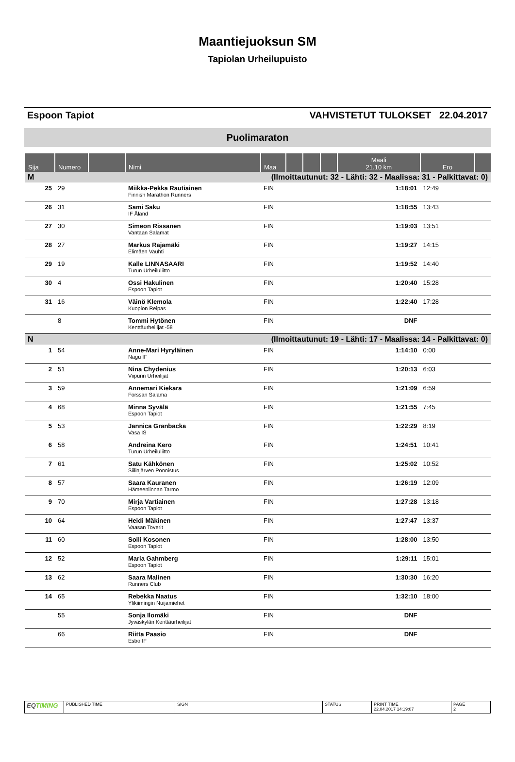Maantiejuoksun SM
Tapiolan Urheilupuisto
Espoon Tapiot VAHVISTETUT TULOKSET 22.04.2017
Puolimaraton
| Sija | Numero | | Nimi | Maa | | | | Maali 21.10 km | Ero | |
| --- | --- | --- | --- | --- | --- | --- | --- | --- | --- | --- |
| M | (Ilmoittautunut: 32 - Lähti: 32 - Maalissa: 31 - Palkittavat: 0) | | | | | | | | | |
| 25 | 29 | | Miikka-Pekka Rautiainen Finnish Marathon Runners | FIN | | | | 1:18:01 | 12:49 | |
| 26 | 31 | | Sami Saku IF Åland | FIN | | | | 1:18:55 | 13:43 | |
| 27 | 30 | | Simeon Rissanen Vantaan Salamat | FIN | | | | 1:19:03 | 13:51 | |
| 28 | 27 | | Markus Rajamäki Elimäen Vauhti | FIN | | | | 1:19:27 | 14:15 | |
| 29 | 19 | | Kalle LINNASAARI Turun Urheiluliitto | FIN | | | | 1:19:52 | 14:40 | |
| 30 | 4 | | Ossi Hakulinen Espoon Tapiot | FIN | | | | 1:20:40 | 15:28 | |
| 31 | 16 | | Väinö Klemola Kuopion Reipas | FIN | | | | 1:22:40 | 17:28 | |
| | 8 | | Tommi Hytönen Kenttäurheilijat -58 | FIN | | | | DNF | | |
| N | (Ilmoittautunut: 19 - Lähti: 17 - Maalissa: 14 - Palkittavat: 0) | | | | | | | | | |
| 1 | 54 | | Anne-Mari Hyryläinen Nagu IF | FIN | | | | 1:14:10 | 0:00 | |
| 2 | 51 | | Nina Chydenius Viipurin Urheilijat | FIN | | | | 1:20:13 | 6:03 | |
| 3 | 59 | | Annemari Kiekara Forssan Salama | FIN | | | | 1:21:09 | 6:59 | |
| 4 | 68 | | Minna Syvälä Espoon Tapiot | FIN | | | | 1:21:55 | 7:45 | |
| 5 | 53 | | Jannica Granbacka Vasa IS | FIN | | | | 1:22:29 | 8:19 | |
| 6 | 58 | | Andreina Kero Turun Urheiluliitto | FIN | | | | 1:24:51 | 10:41 | |
| 7 | 61 | | Satu Kähkönen Siilinjärven Ponnistus | FIN | | | | 1:25:02 | 10:52 | |
| 8 | 57 | | Saara Kauranen Hämeenlinnan Tarmo | FIN | | | | 1:26:19 | 12:09 | |
| 9 | 70 | | Mirja Vartiainen Espoon Tapiot | FIN | | | | 1:27:28 | 13:18 | |
| 10 | 64 | | Heidi Mäkinen Vaasan Toverit | FIN | | | | 1:27:47 | 13:37 | |
| 11 | 60 | | Soili Kosonen Espoon Tapiot | FIN | | | | 1:28:00 | 13:50 | |
| 12 | 52 | | Maria Gahmberg Espoon Tapiot | FIN | | | | 1:29:11 | 15:01 | |
| 13 | 62 | | Saara Malinen Runners Club | FIN | | | | 1:30:30 | 16:20 | |
| 14 | 65 | | Rebekka Naatus Ylikiimingin Nuijamiehet | FIN | | | | 1:32:10 | 18:00 | |
| | 55 | | Sonja Ilomäki Jyväskylän Kenttäurheilijat | FIN | | | | DNF | | |
| | 66 | | Riitta Paasio Esbo IF | FIN | | | | DNF | | |
EQTIMING
PUBLISHED TIME SIGN STATUS PRINT TIME
22.04.2017 14:19:07
PAGE
2